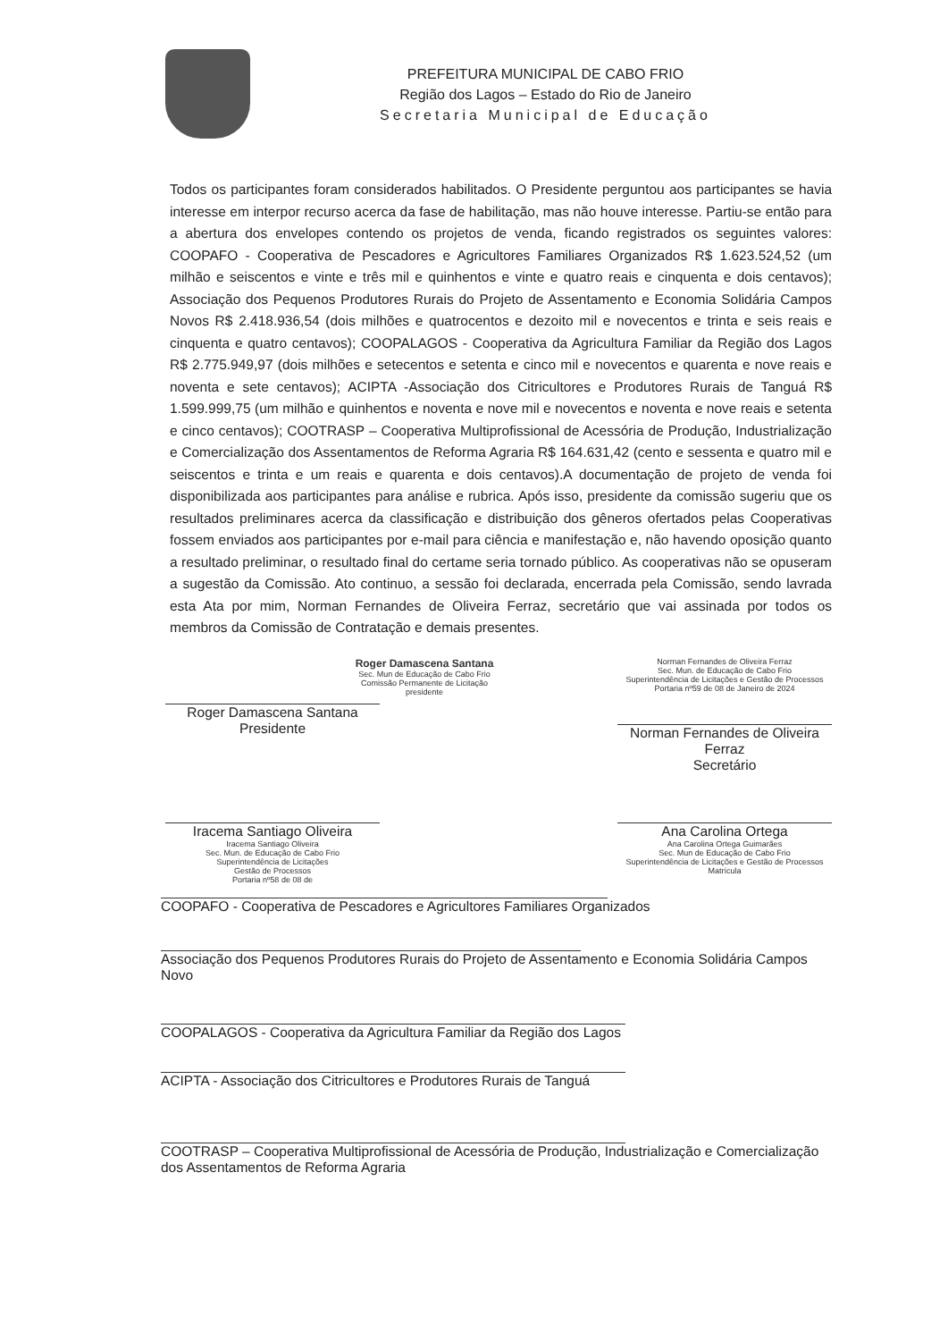PREFEITURA MUNICIPAL DE CABO FRIO
Região dos Lagos – Estado do Rio de Janeiro
Secretaria Municipal de Educação
Todos os participantes foram considerados habilitados. O Presidente perguntou aos participantes se havia interesse em interpor recurso acerca da fase de habilitação, mas não houve interesse. Partiu-se então para a abertura dos envelopes contendo os projetos de venda, ficando registrados os seguintes valores: COOPAFO - Cooperativa de Pescadores e Agricultores Familiares Organizados R$ 1.623.524,52 (um milhão e seiscentos e vinte e três mil e quinhentos e vinte e quatro reais e cinquenta e dois centavos); Associação dos Pequenos Produtores Rurais do Projeto de Assentamento e Economia Solidária Campos Novos R$ 2.418.936,54 (dois milhões e quatrocentos e dezoito mil e novecentos e trinta e seis reais e cinquenta e quatro centavos); COOPALAGOS - Cooperativa da Agricultura Familiar da Região dos Lagos R$ 2.775.949,97 (dois milhões e setecentos e setenta e cinco mil e novecentos e quarenta e nove reais e noventa e sete centavos); ACIPTA -Associação dos Citricultores e Produtores Rurais de Tanguá R$ 1.599.999,75 (um milhão e quinhentos e noventa e nove mil e novecentos e noventa e nove reais e setenta e cinco centavos); COOTRASP – Cooperativa Multiprofissional de Acessória de Produção, Industrialização e Comercialização dos Assentamentos de Reforma Agraria R$ 164.631,42 (cento e sessenta e quatro mil e seiscentos e trinta e um reais e quarenta e dois centavos).A documentação de projeto de venda foi disponibilizada aos participantes para análise e rubrica. Após isso, presidente da comissão sugeriu que os resultados preliminares acerca da classificação e distribuição dos gêneros ofertados pelas Cooperativas fossem enviados aos participantes por e-mail para ciência e manifestação e, não havendo oposição quanto a resultado preliminar, o resultado final do certame seria tornado público. As cooperativas não se opuseram a sugestão da Comissão. Ato continuo, a sessão foi declarada, encerrada pela Comissão, sendo lavrada esta Ata por mim, Norman Fernandes de Oliveira Ferraz, secretário que vai assinada por todos os membros da Comissão de Contratação e demais presentes.
Roger Damascena Santana
Sec. Mun de Educação de Cabo Frio
Comissão Permanente de Licitação
presidente
Roger Damascena Santana
Presidente
Norman Fernandes de Oliveira Ferraz
Sec. Mun. de Educação de Cabo Frio
Superintendência de Licitações e Gestão de Processos
Portaria nº59 de 08 de Janeiro de 2024
Norman Fernandes de Oliveira Ferraz
Secretário
Iracema Santiago Oliveira
Iracema Santiago Oliveira
Sec. Mun. de Educação de Cabo Frio
Superintendência de Licitações
Gestão de Processos
Portaria nº58 de 08 de
Ana Carolina Ortega
Ana Carolina Ortega Guimarães
Sec. Mun de Educação de Cabo Frio
Superintendência de Licitações e Gestão de Processos
Matrícula
COOPAFO - Cooperativa de Pescadores e Agricultores Familiares Organizados
Associação dos Pequenos Produtores Rurais do Projeto de Assentamento e Economia Solidária Campos Novo
COOPALAGOS - Cooperativa da Agricultura Familiar da Região dos Lagos
ACIPTA - Associação dos Citricultores e Produtores Rurais de Tanguá
COOTRASP – Cooperativa Multiprofissional de Acessória de Produção, Industrialização e Comercialização dos Assentamentos de Reforma Agraria